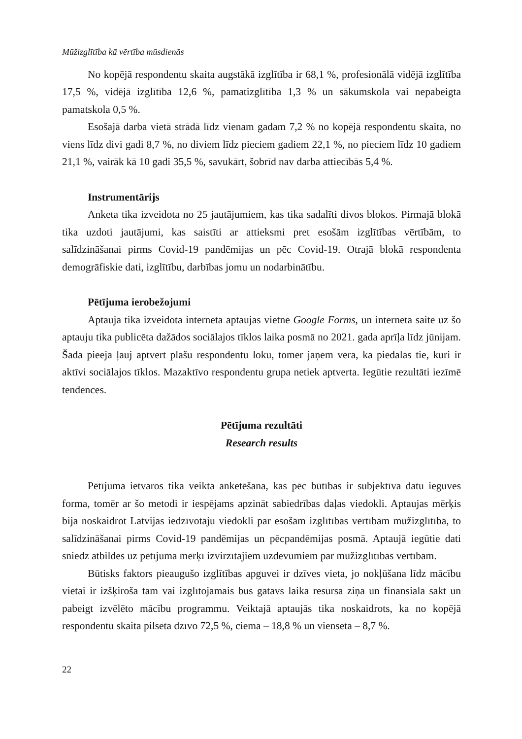Mūžizglītība kā vērtība mūsdienās
No kopējā respondentu skaita augstākā izglītība ir 68,1 %, profesionālā vidējā izglītība 17,5 %, vidējā izglītība 12,6 %, pamatizglītība 1,3 % un sākumskola vai nepabeigta pamatskola 0,5 %.
Esošajā darba vietā strādā līdz vienam gadam 7,2 % no kopējā respondentu skaita, no viens līdz divi gadi 8,7 %, no diviem līdz pieciem gadiem 22,1 %, no pieciem līdz 10 gadiem 21,1 %, vairāk kā 10 gadi 35,5 %, savukārt, šobrīd nav darba attiecībās 5,4 %.
Instrumentārijs
Anketa tika izveidota no 25 jautājumiem, kas tika sadalīti divos blokos. Pirmajā blokā tika uzdoti jautājumi, kas saistīti ar attieksmi pret esošām izglītības vērtībām, to salīdzināšanai pirms Covid-19 pandēmijas un pēc Covid-19. Otrajā blokā respondenta demogrāfiskie dati, izglītību, darbības jomu un nodarbinātību.
Pētījuma ierobežojumi
Aptauja tika izveidota interneta aptaujas vietnē Google Forms, un interneta saite uz šo aptauju tika publicēta dažādos sociālajos tīklos laika posmā no 2021. gada aprīļa līdz jūnijam. Šāda pieeja ļauj aptvert plašu respondentu loku, tomēr jāņem vērā, ka piedalās tie, kuri ir aktīvi sociālajos tīklos. Mazaktīvo respondentu grupa netiek aptverta. Iegūtie rezultāti iezīmē tendences.
Pētījuma rezultāti
Research results
Pētījuma ietvaros tika veikta anketēšana, kas pēc būtības ir subjektīva datu ieguves forma, tomēr ar šo metodi ir iespējams apzināt sabiedrības daļas viedokli. Aptaujas mērķis bija noskaidrot Latvijas iedzīvotāju viedokli par esošām izglītības vērtībām mūžizglītībā, to salīdzināšanai pirms Covid-19 pandēmijas un pēcpandēmijas posmā. Aptaujā iegūtie dati sniedz atbildes uz pētījuma mērķī izvirzītajiem uzdevumiem par mūžizglītības vērtībām.
Būtisks faktors pieaugušo izglītības apguvei ir dzīves vieta, jo nokļūšana līdz mācību vietai ir izšķiroša tam vai izglītojamais būs gatavs laika resursa ziņā un finansiālā sākt un pabeigt izvēlēto mācību programmu. Veiktajā aptaujās tika noskaidrots, ka no kopējā respondentu skaita pilsētā dzīvo 72,5 %, ciemā – 18,8 % un viensētā – 8,7 %.
22